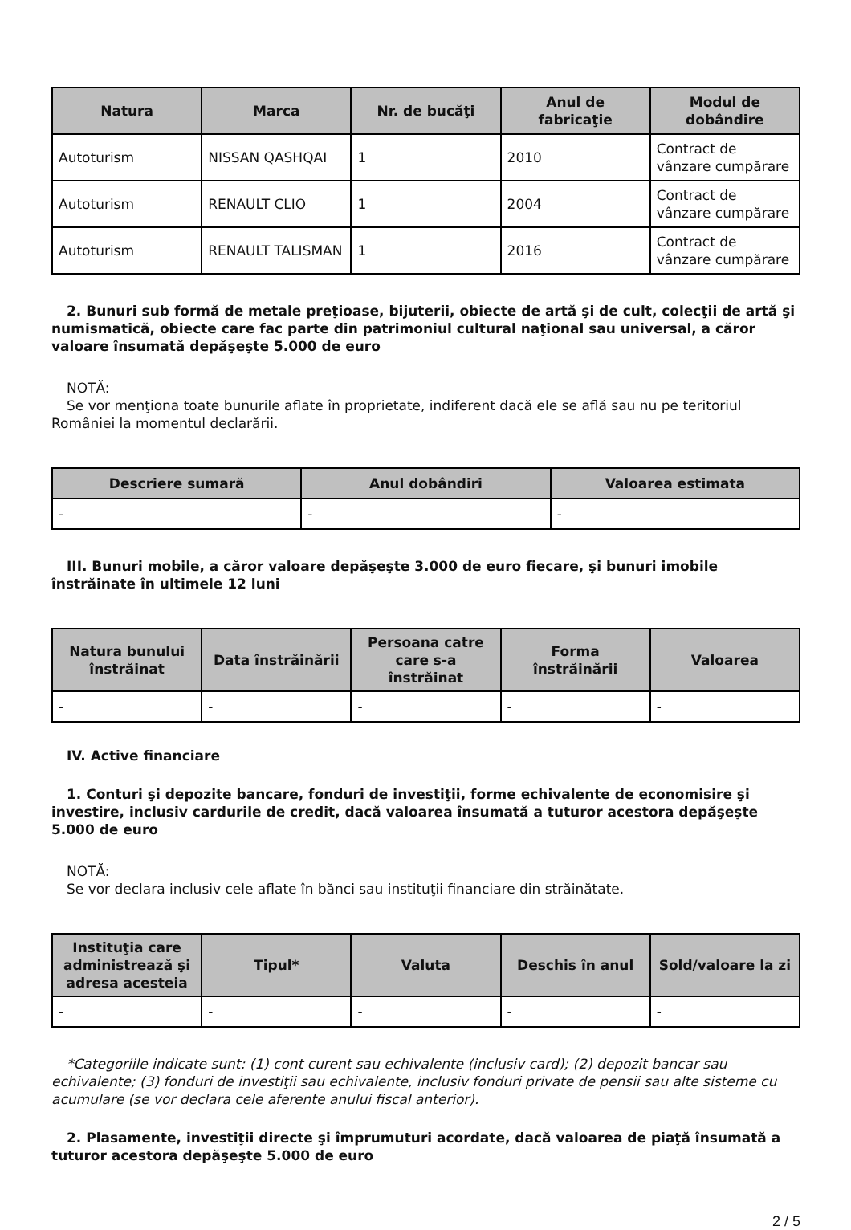| Natura | Marca | Nr. de bucăţi | Anul de fabricaţie | Modul de dobândire |
| --- | --- | --- | --- | --- |
| Autoturism | NISSAN QASHQAI | 1 | 2010 | Contract de vânzare cumpărare |
| Autoturism | RENAULT CLIO | 1 | 2004 | Contract de vânzare cumpărare |
| Autoturism | RENAULT TALISMAN | 1 | 2016 | Contract de vânzare cumpărare |
2. Bunuri sub formă de metale preţioase, bijuterii, obiecte de artă şi de cult, colecţii de artă şi numismatică, obiecte care fac parte din patrimoniul cultural naţional sau universal, a căror valoare însumată depăşeşte 5.000 de euro
NOTĂ:
Se vor menţiona toate bunurile aflate în proprietate, indiferent dacă ele se află sau nu pe teritoriul României la momentul declarării.
| Descriere sumară | Anul dobândiri | Valoarea estimata |
| --- | --- | --- |
| - | - | - |
III. Bunuri mobile, a căror valoare depăşeşte 3.000 de euro fiecare, şi bunuri imobile înstrăinate în ultimele 12 luni
| Natura bunului înstrăinat | Data înstrăinării | Persoana catre care s-a înstrăinat | Forma înstrăinării | Valoarea |
| --- | --- | --- | --- | --- |
| - | - | - | - | - |
IV. Active financiare
1. Conturi şi depozite bancare, fonduri de investiţii, forme echivalente de economisire şi investire, inclusiv cardurile de credit, dacă valoarea însumată a tuturor acestora depăşeşte 5.000 de euro
NOTĂ:
Se vor declara inclusiv cele aflate în bănci sau instituţii financiare din străinătate.
| Instituţia care administrează şi adresa acesteia | Tipul* | Valuta | Deschis în anul | Sold/valoare la zi |
| --- | --- | --- | --- | --- |
| - | - | - | - | - |
*Categoriile indicate sunt: (1) cont curent sau echivalente (inclusiv card); (2) depozit bancar sau echivalente; (3) fonduri de investiţii sau echivalente, inclusiv fonduri private de pensii sau alte sisteme cu acumulare (se vor declara cele aferente anului fiscal anterior).
2. Plasamente, investiţii directe şi împrumuturi acordate, dacă valoarea de piaţă însumată a tuturor acestora depăşeşte 5.000 de euro
2 / 5